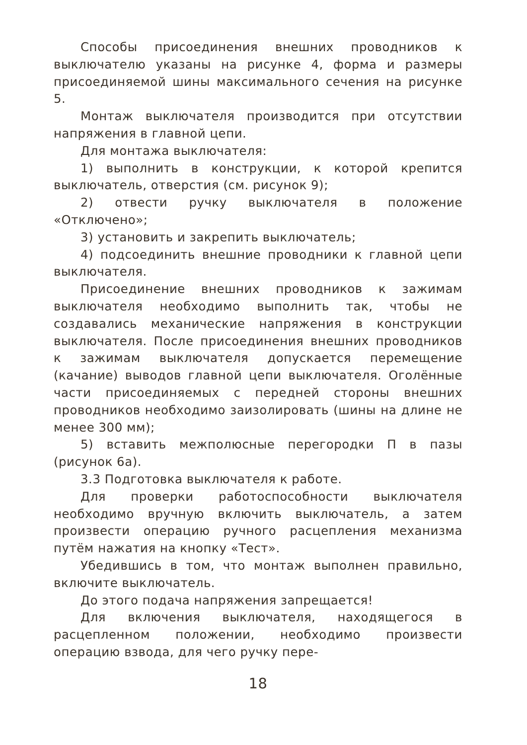Способы присоединения внешних проводников к выключателю указаны на рисунке 4, форма и размеры присоединяемой шины максимального сечения на рисунке 5.
Монтаж выключателя производится при отсутствии напряжения в главной цепи.
Для монтажа выключателя:
1) выполнить в конструкции, к которой крепится выключатель, отверстия (см. рисунок 9);
2) отвести ручку выключателя в положение «Отключено»;
3) установить и закрепить выключатель;
4) подсоединить внешние проводники к главной цепи выключателя.
Присоединение внешних проводников к зажимам выключателя необходимо выполнить так, чтобы не создавались механические напряжения в конструкции выключателя. После присоединения внешних проводников к зажимам выключателя допускается перемещение (качание) выводов главной цепи выключателя. Оголённые части присоединяемых с передней стороны внешних проводников необходимо заизолировать (шины на длине не менее 300 мм);
5) вставить межполюсные перегородки П в пазы (рисунок 6а).
3.3 Подготовка выключателя к работе.
Для проверки работоспособности выключателя необходимо вручную включить выключатель, а затем произвести операцию ручного расцепления механизма путём нажатия на кнопку «Тест».
Убедившись в том, что монтаж выполнен правильно, включите выключатель.
До этого подача напряжения запрещается!
Для включения выключателя, находящегося в расцепленном положении, необходимо произвести операцию взвода, для чего ручку пере-
18